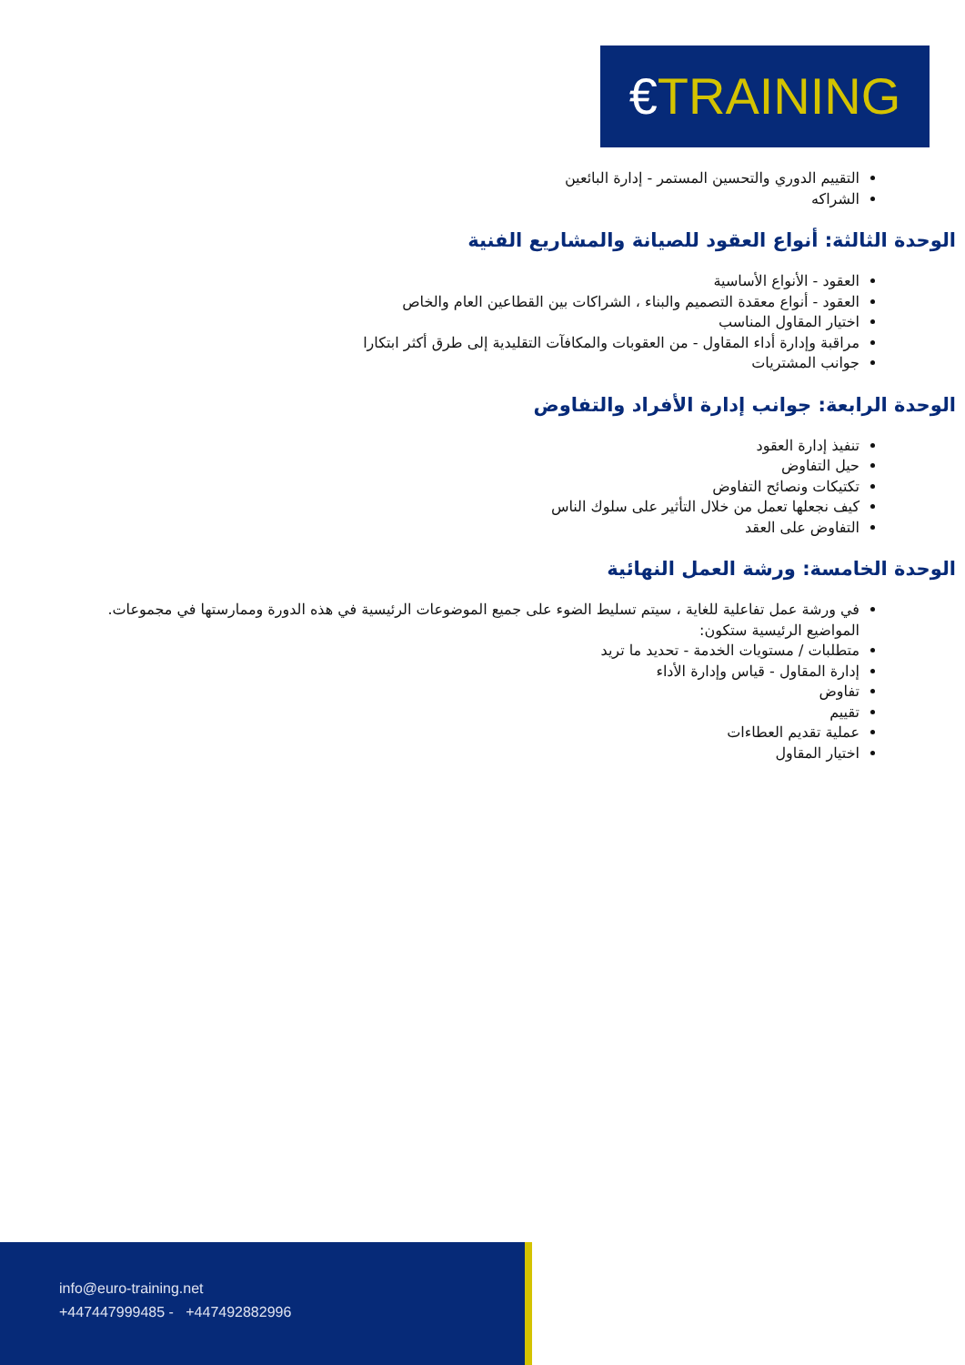€TRAINING
التقييم الدوري والتحسين المستمر - إدارة البائعين
الشراكه
الوحدة الثالثة: أنواع العقود للصيانة والمشاريع الفنية
العقود - الأنواع الأساسية
العقود - أنواع معقدة التصميم والبناء ، الشراكات بين القطاعين العام والخاص
اختيار المقاول المناسب
مراقبة وإدارة أداء المقاول - من العقوبات والمكافآت التقليدية إلى طرق أكثر ابتكارا
جوانب المشتريات
الوحدة الرابعة: جوانب إدارة الأفراد والتفاوض
تنفيذ إدارة العقود
حيل التفاوض
تكتيكات ونصائح التفاوض
كيف نجعلها تعمل من خلال التأثير على سلوك الناس
التفاوض على العقد
الوحدة الخامسة: ورشة العمل النهائية
في ورشة عمل تفاعلية للغاية ، سيتم تسليط الضوء على جميع الموضوعات الرئيسية في هذه الدورة وممارستها في مجموعات. المواضيع الرئيسية ستكون:
متطلبات / مستويات الخدمة - تحديد ما تريد
إدارة المقاول - قياس وإدارة الأداء
تفاوض
تقييم
عملية تقديم العطاءات
اختيار المقاول
info@euro-training.net
+447447999485 - +447492882996